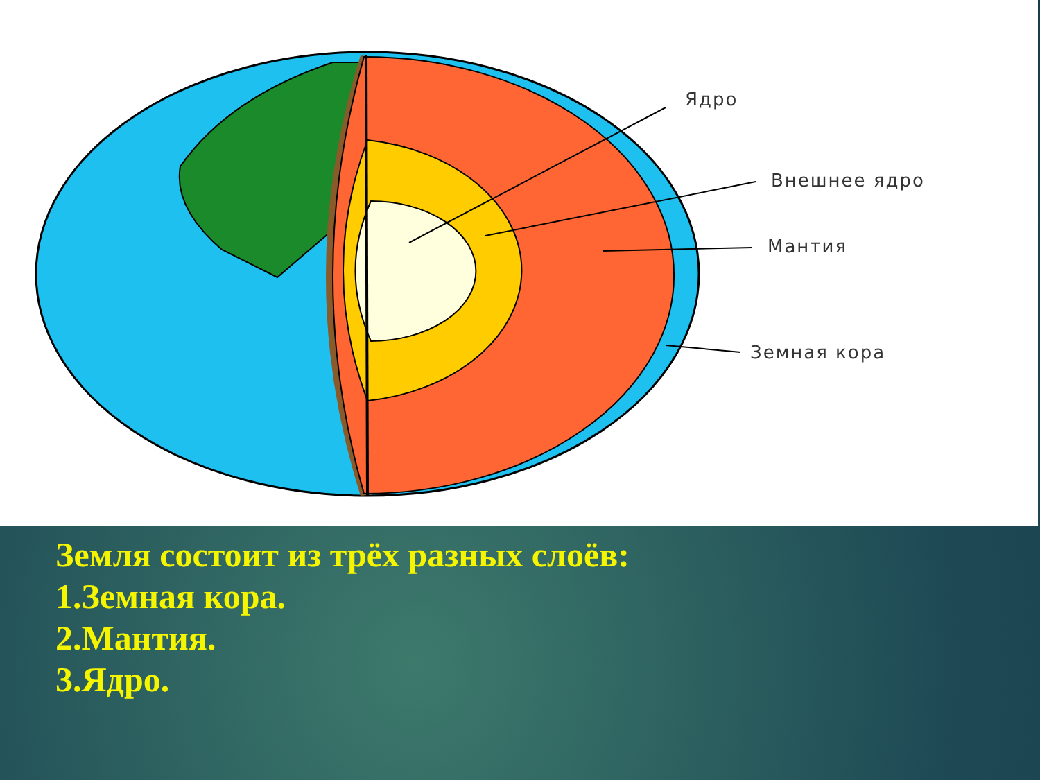Ядро
Внешнее ядро
Мантия
Земная кора
Земля состоит из трёх разных слоёв:
1.Земная кора.
2.Мантия.
3.Ядро.